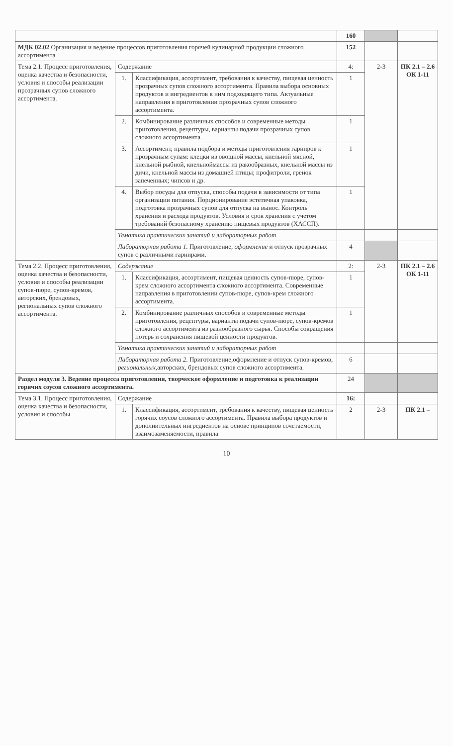| | | | 160 | | |
| МДК 02.02 Организация и ведение процессов приготовления горячей кулинарной продукции сложного ассортимента | | | 152 | | |
| Тема 2.1. Процесс приготовления, оценка качества и безопасности, условия и способы реализации прозрачных супов сложного ассортимента. | Содержание | | 4: | 2-3 | ПК 2.1 – 2.6 ОК 1-11 |
| | 1. | Классификация, ассортимент, требования к качеству, пищевая ценность прозрачных супов сложного ассортимента. Правила выбора основных продуктов и ингредиентов к ним подходящего типа. Актуальные направления в приготовлении прозрачных супов сложного ассортимента. | 1 | | |
| | 2. | Комбинирование различных способов и современные методы приготовления, рецептуры, варианты подачи прозрачных супов сложного ассортимента. | 1 | | |
| | 3. | Ассортимент, правила подбора и методы приготовления гарниров к прозрачным супам: клецки из овощной массы, кнельной мясной, кнельной рыбной, кнельноймассы из ракообразных, кнельной массы из дичи, кнельной массы из домашней птицы; профитроли, гренок запеченных; чипсов и др. | 1 | | |
| | 4. | Выбор посуды для отпуска, способы подачи в зависимости от типа организации питания. Порционирование эстетичная упаковка, подготовка прозрачных супов для отпуска на вынос. Контроль хранения и расхода продуктов. Условия и срок хранения с учетом требований безопасному хранению пищевых продуктов (ХАССП). | 1 | | |
| | Тематика практических занятий и лабораторных работ | | | | |
| | Лабораторная работа 1. Приготовление, оформление и отпуск прозрачных супов с различными гарнирами. | | 4 | | |
| Тема 2.2. Процесс приготовления, оценка качества и безопасности, условия и способы реализации супов-пюре, супов-кремов, авторских, брендовых, региональных супов сложного ассортимента. | Содержание | | 2: | 2-3 | ПК 2.1 – 2.6 ОК 1-11 |
| | 1. | Классификация, ассортимент, пищевая ценность супов-пюре, супов-крем сложного ассортимента сложного ассортимента. Современные направления в приготовлении супов-пюре, супов-крем сложного ассортимента. | 1 | | |
| | 2. | Комбинирование различных способов и современные методы приготовления, рецептуры, варианты подачи супов-пюре, супов-кремов сложного ассортимента из разнообразного сырья. Способы сокращения потерь и сохранения пищевой ценности продуктов. | 1 | | |
| | Тематика практических занятий и лабораторных работ | | | | |
| | Лабораторная работа 2. Приготовление,оформление и отпуск супов-кремов, региональных ,авторских, брендовых супов сложного ассортимента. | | 6 | | |
| Раздел модуля 3. Ведение процесса приготовления, творческое оформление и подготовка к реализации горячих соусов сложного ассортимента. | | | 24 | | |
| Тема 3.1. Процесс приготовления, оценка качества и безопасности, условия и способы | Содержание | | 16: | | |
| | 1. | Классификация, ассортимент, требования к качеству, пищевая ценность горячих соусов сложного ассортимента. Правила выбора продуктов и дополнительных ингредиентов на основе принципов сочетаемости, взаимозаменяемости, правила | 2 | 2-3 | ПК 2.1 – |
10